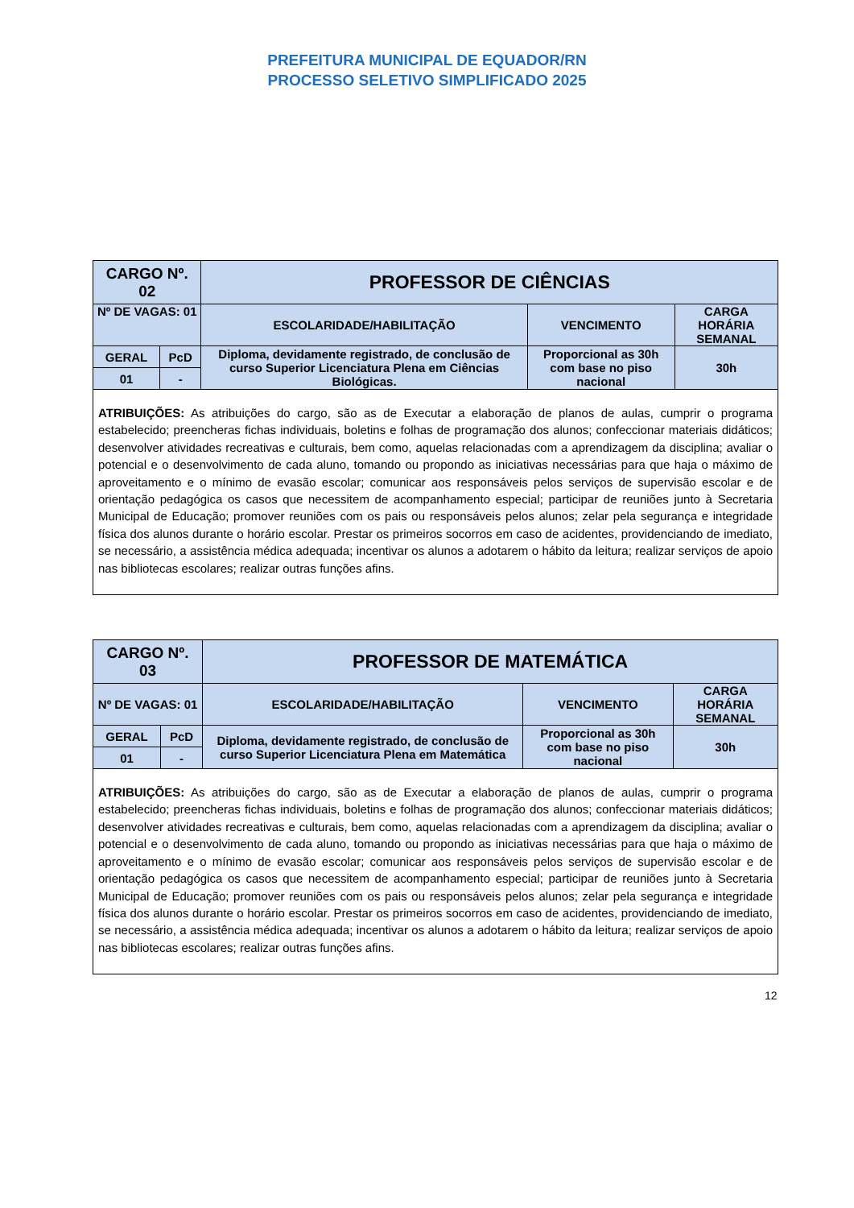PREFEITURA MUNICIPAL DE EQUADOR/RN
PROCESSO SELETIVO SIMPLIFICADO 2025
| CARGO Nº. 02 | | PROFESSOR DE CIÊNCIAS | | |
| Nº DE VAGAS: 01 | | ESCOLARIDADE/HABILITAÇÃO | VENCIMENTO | CARGA HORÁRIA SEMANAL |
| GERAL | PcD | Diploma, devidamente registrado, de conclusão de curso Superior Licenciatura Plena em Ciências Biológicas. | Proporcional as 30h com base no piso nacional | 30h |
| 01 | - | | | |
| ATRIBUIÇÕES: As atribuições do cargo, são as de Executar a elaboração de planos de aulas, cumprir o programa estabelecido; preencheras fichas individuais, boletins e folhas de programação dos alunos; confeccionar materiais didáticos; desenvolver atividades recreativas e culturais, bem como, aquelas relacionadas com a aprendizagem da disciplina; avaliar o potencial e o desenvolvimento de cada aluno, tomando ou propondo as iniciativas necessárias para que haja o máximo de aproveitamento e o mínimo de evasão escolar; comunicar aos responsáveis pelos serviços de supervisão escolar e de orientação pedagógica os casos que necessitem de acompanhamento especial; participar de reuniões junto à Secretaria Municipal de Educação; promover reuniões com os pais ou responsáveis pelos alunos; zelar pela segurança e integridade física dos alunos durante o horário escolar. Prestar os primeiros socorros em caso de acidentes, providenciando de imediato, se necessário, a assistência médica adequada; incentivar os alunos a adotarem o hábito da leitura; realizar serviços de apoio nas bibliotecas escolares; realizar outras funções afins. | | | | |
| CARGO Nº. 03 | | PROFESSOR DE MATEMÁTICA | | |
| Nº DE VAGAS: 01 | | ESCOLARIDADE/HABILITAÇÃO | VENCIMENTO | CARGA HORÁRIA SEMANAL |
| GERAL | PcD | Diploma, devidamente registrado, de conclusão de curso Superior Licenciatura Plena em Matemática | Proporcional as 30h com base no piso nacional | 30h |
| 01 | - | | | |
| ATRIBUIÇÕES: As atribuições do cargo, são as de Executar a elaboração de planos de aulas, cumprir o programa estabelecido; preencheras fichas individuais, boletins e folhas de programação dos alunos; confeccionar materiais didáticos; desenvolver atividades recreativas e culturais, bem como, aquelas relacionadas com a aprendizagem da disciplina; avaliar o potencial e o desenvolvimento de cada aluno, tomando ou propondo as iniciativas necessárias para que haja o máximo de aproveitamento e o mínimo de evasão escolar; comunicar aos responsáveis pelos serviços de supervisão escolar e de orientação pedagógica os casos que necessitem de acompanhamento especial; participar de reuniões junto à Secretaria Municipal de Educação; promover reuniões com os pais ou responsáveis pelos alunos; zelar pela segurança e integridade física dos alunos durante o horário escolar. Prestar os primeiros socorros em caso de acidentes, providenciando de imediato, se necessário, a assistência médica adequada; incentivar os alunos a adotarem o hábito da leitura; realizar serviços de apoio nas bibliotecas escolares; realizar outras funções afins. | | | | |
12